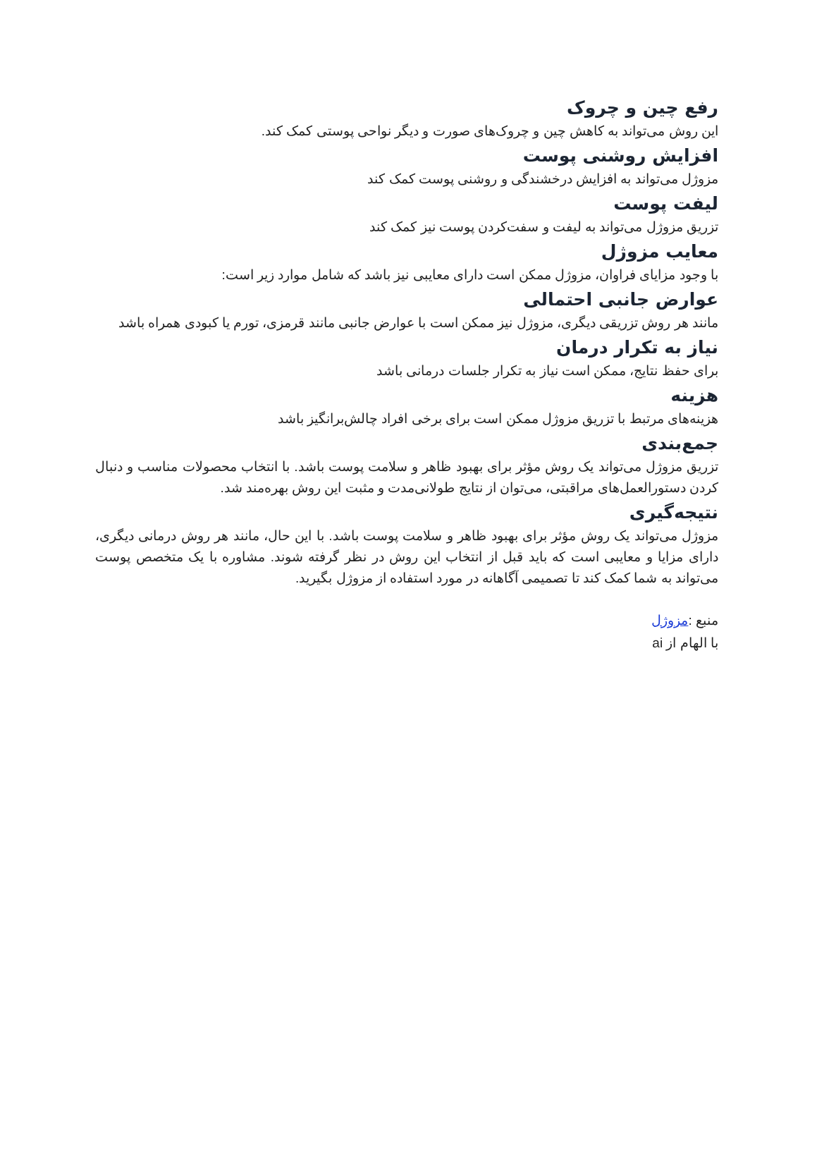رفع چین و چروک
این روش می‌تواند به کاهش چین و چروک‌های صورت و دیگر نواحی پوستی کمک کند.
افزایش روشنی پوست
مزوژل می‌تواند به افزایش درخشندگی و روشنی پوست کمک کند
لیفت پوست
تزریق مزوژل می‌تواند به لیفت و سفت‌کردن پوست نیز کمک کند
معایب مزوژل
با وجود مزایای فراوان، مزوژل ممکن است دارای معایبی نیز باشد که شامل موارد زیر است:
عوارض جانبی احتمالی
مانند هر روش تزریقی دیگری، مزوژل نیز ممکن است با عوارض جانبی مانند قرمزی، تورم یا کبودی همراه باشد
نیاز به تکرار درمان
برای حفظ نتایج، ممکن است نیاز به تکرار جلسات درمانی باشد
هزینه
هزینه‌های مرتبط با تزریق مزوژل ممکن است برای برخی افراد چالش‌برانگیز باشد
جمع‌بندی
تزریق مزوژل می‌تواند یک روش مؤثر برای بهبود ظاهر و سلامت پوست باشد. با انتخاب محصولات مناسب و دنبال کردن دستورالعمل‌های مراقبتی، می‌توان از نتایج طولانی‌مدت و مثبت این روش بهره‌مند شد.
نتیجه‌گیری
مزوژل می‌تواند یک روش مؤثر برای بهبود ظاهر و سلامت پوست باشد. با این حال، مانند هر روش درمانی دیگری، دارای مزایا و معایبی است که باید قبل از انتخاب این روش در نظر گرفته شوند. مشاوره با یک متخصص پوست می‌تواند به شما کمک کند تا تصمیمی آگاهانه در مورد استفاده از مزوژل بگیرید.
منبع :مزوژل
با الهام از ai